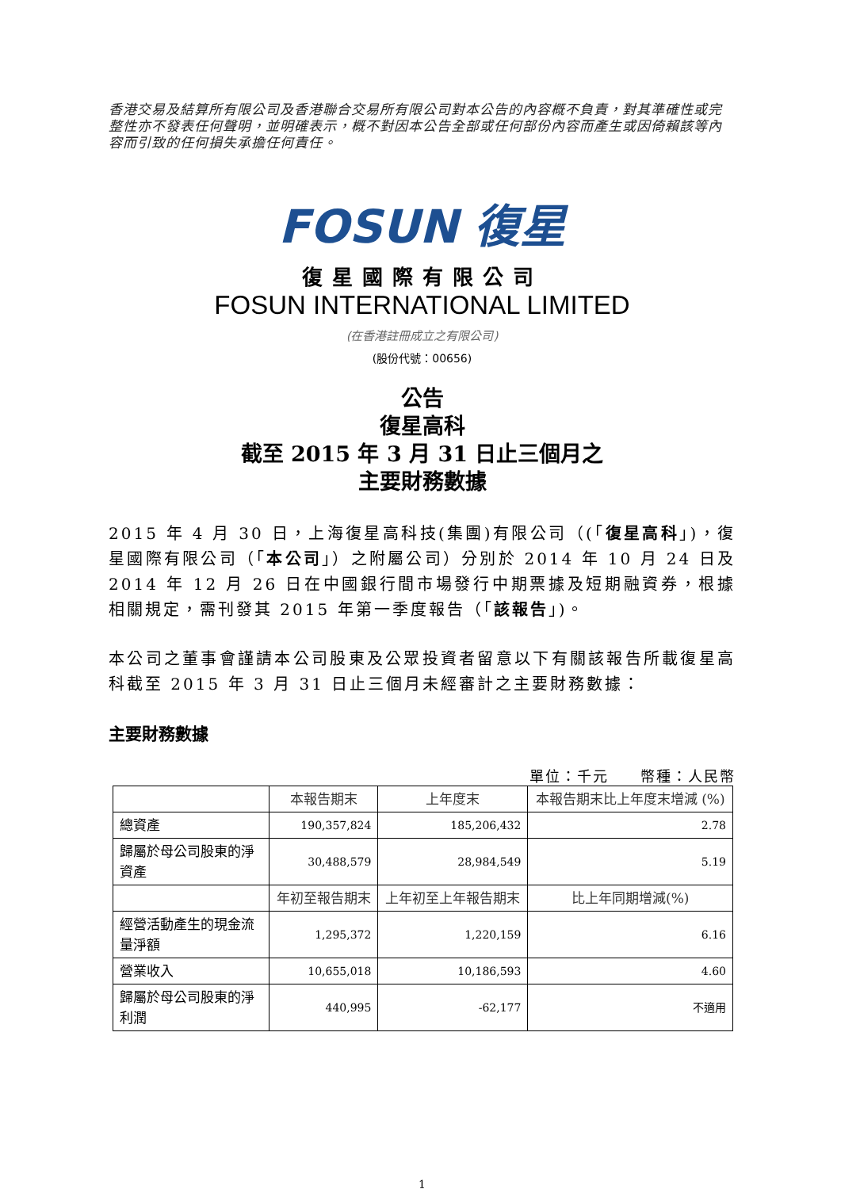香港交易及結算所有限公司及香港聯合交易所有限公司對本公告的內容概不負責，對其準確性或完整性亦不發表任何聲明，並明確表示，概不對因本公告全部或任何部份內容而產生或因倚賴該等內容而引致的任何損失承擔任何責任。
FOSUN 復星
復星國際有限公司
FOSUN INTERNATIONAL LIMITED
(在香港註冊成立之有限公司)
(股份代號：00656)
公告
復星高科
截至 2015 年 3 月 31 日止三個月之
主要財務數據
2015 年 4 月 30 日，上海復星高科技(集團)有限公司（(「復星高科」)，復星國際有限公司（「本公司」）之附屬公司）分別於 2014 年 10 月 24 日及 2014 年 12 月 26 日在中國銀行間市場發行中期票據及短期融資券，根據相關規定，需刊發其 2015 年第一季度報告（「該報告」)。
本公司之董事會謹請本公司股東及公眾投資者留意以下有關該報告所載復星高科截至 2015 年 3 月 31 日止三個月未經審計之主要財務數據：
主要財務數據
單位：千元　　幣種：人民幣
| | 本報告期末 | 上年度末 | 本報告期末比上年度末增減 (%) |
| --- | --- | --- | --- |
| 總資產 | 190,357,824 | 185,206,432 | 2.78 |
| 歸屬於母公司股東的淨資產 | 30,488,579 | 28,984,549 | 5.19 |
| | 年初至報告期末 | 上年初至上年報告期末 | 比上年同期增減(%) |
| 經營活動產生的現金流量淨額 | 1,295,372 | 1,220,159 | 6.16 |
| 營業收入 | 10,655,018 | 10,186,593 | 4.60 |
| 歸屬於母公司股東的淨利潤 | 440,995 | -62,177 | 不適用 |
1